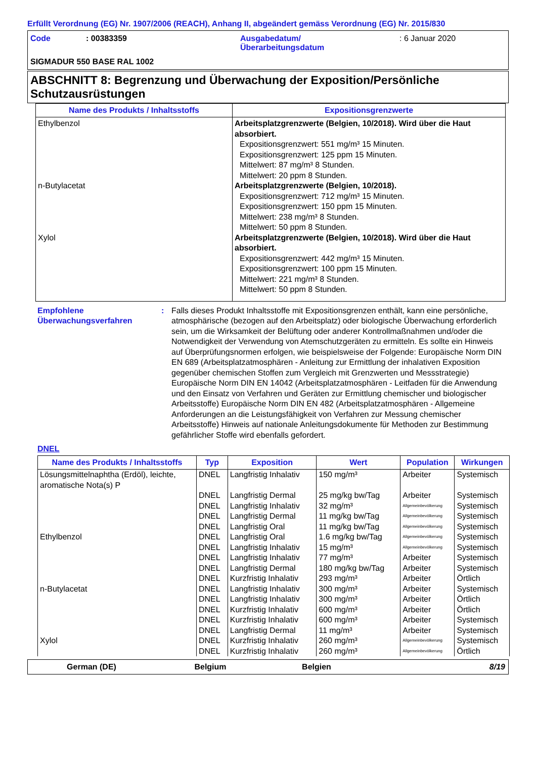Erfüllt Verordnung (EG) Nr. 1907/2006 (REACH), Anhang II, abgeändert gemäss Verordnung (EG) Nr. 2015/830
| Code | : 00383359 | Ausgabedatum/ Überarbeitungsdatum | : 6 Januar 2020 |
| SIGMADUR 550 BASE RAL 1002 | | | |
ABSCHNITT 8: Begrenzung und Überwachung der Exposition/Persönliche Schutzausrüstungen
| Name des Produkts / Inhaltsstoffs | Expositionsgrenzwerte |
| --- | --- |
| Ethylbenzol n-Butylacetat Xylol | Arbeitsplatzgrenzwerte (Belgien, 10/2018). Wird über die Haut absorbiert. Expositionsgrenzwert: 551 mg/m³ 15 Minuten. Expositionsgrenzwert: 125 ppm 15 Minuten. Mittelwert: 87 mg/m³ 8 Stunden. Mittelwert: 20 ppm 8 Stunden. Arbeitsplatzgrenzwerte (Belgien, 10/2018). Expositionsgrenzwert: 712 mg/m³ 15 Minuten. Expositionsgrenzwert: 150 ppm 15 Minuten. Mittelwert: 238 mg/m³ 8 Stunden. Mittelwert: 50 ppm 8 Stunden. Arbeitsplatzgrenzwerte (Belgien, 10/2018). Wird über die Haut absorbiert. Expositionsgrenzwert: 442 mg/m³ 15 Minuten. Expositionsgrenzwert: 100 ppm 15 Minuten. Mittelwert: 221 mg/m³ 8 Stunden. Mittelwert: 50 ppm 8 Stunden. |
Empfohlene Überwachungsverfahren
: Falls dieses Produkt Inhaltsstoffe mit Expositionsgrenzen enthält, kann eine persönliche, atmosphärische (bezogen auf den Arbeitsplatz) oder biologische Überwachung erforderlich sein, um die Wirksamkeit der Belüftung oder anderer Kontrollmaßnahmen und/oder die Notwendigkeit der Verwendung von Atemschutzgeräten zu ermitteln. Es sollte ein Hinweis auf Überprüfungsnormen erfolgen, wie beispielsweise der Folgende: Europäische Norm DIN EN 689 (Arbeitsplatzatmosphären - Anleitung zur Ermittlung der inhalativen Exposition gegenüber chemischen Stoffen zum Vergleich mit Grenzwerten und Messstrategie) Europäische Norm DIN EN 14042 (Arbeitsplatzatmosphären - Leitfaden für die Anwendung und den Einsatz von Verfahren und Geräten zur Ermittlung chemischer und biologischer Arbeitsstoffe) Europäische Norm DIN EN 482 (Arbeitsplatzatmosphären - Allgemeine Anforderungen an die Leistungsfähigkeit von Verfahren zur Messung chemischer Arbeitsstoffe) Hinweis auf nationale Anleitungsdokumente für Methoden zur Bestimmung gefährlicher Stoffe wird ebenfalls gefordert.
DNEL
| Name des Produkts / Inhaltsstoffs | Typ | Exposition | Wert | Population | Wirkungen |
| --- | --- | --- | --- | --- | --- |
| Lösungsmittelnaphtha (Erdöl), leichte, aromatische Nota(s) P | DNEL | Langfristig Inhalativ | 150 mg/m³ | Arbeiter | Systemisch |
| | DNEL | Langfristig Dermal | 25 mg/kg bw/Tag | Arbeiter | Systemisch |
| | DNEL | Langfristig Inhalativ | 32 mg/m³ | Allgemeinbevölkerung | Systemisch |
| | DNEL | Langfristig Dermal | 11 mg/kg bw/Tag | Allgemeinbevölkerung | Systemisch |
| | DNEL | Langfristig Oral | 11 mg/kg bw/Tag | Allgemeinbevölkerung | Systemisch |
| Ethylbenzol | DNEL | Langfristig Oral | 1.6 mg/kg bw/Tag | Allgemeinbevölkerung | Systemisch |
| | DNEL | Langfristig Inhalativ | 15 mg/m³ | Allgemeinbevölkerung | Systemisch |
| | DNEL | Langfristig Inhalativ | 77 mg/m³ | Arbeiter | Systemisch |
| | DNEL | Langfristig Dermal | 180 mg/kg bw/Tag | Arbeiter | Systemisch |
| | DNEL | Kurzfristig Inhalativ | 293 mg/m³ | Arbeiter | Örtlich |
| n-Butylacetat | DNEL | Langfristig Inhalativ | 300 mg/m³ | Arbeiter | Systemisch |
| | DNEL | Langfristig Inhalativ | 300 mg/m³ | Arbeiter | Örtlich |
| | DNEL | Kurzfristig Inhalativ | 600 mg/m³ | Arbeiter | Örtlich |
| | DNEL | Kurzfristig Inhalativ | 600 mg/m³ | Arbeiter | Systemisch |
| | DNEL | Langfristig Dermal | 11 mg/m³ | Arbeiter | Systemisch |
| Xylol | DNEL | Kurzfristig Inhalativ | 260 mg/m³ | Allgemeinbevölkerung | Systemisch |
| | DNEL | Kurzfristig Inhalativ | 260 mg/m³ | Allgemeinbevölkerung | Örtlich |
German (DE) Belgium Belgien 8/19